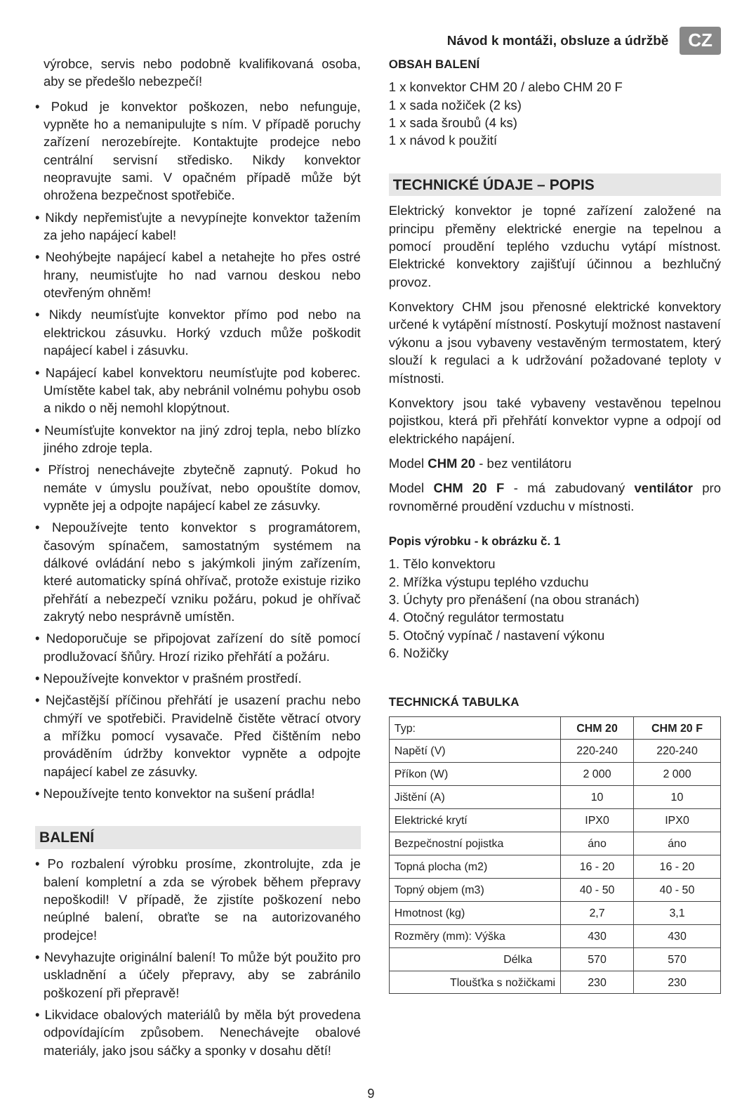Návod k montáži, obsluze a údržbě CZ
výrobce, servis nebo podobně kvalifikovaná osoba, aby se předešlo nebezpečí!
• Pokud je konvektor poškozen, nebo nefunguje, vypněte ho a nemanipulujte s ním. V případě poruchy zařízení nerozebírejte. Kontaktujte prodejce nebo centrální servisní středisko. Nikdy konvektor neopravujte sami. V opačném případě může být ohrožena bezpečnost spotřebiče.
• Nikdy nepřemisťujte a nevypínejte konvektor tažením za jeho napájecí kabel!
• Neohýbejte napájecí kabel a netahejte ho přes ostré hrany, neumisťujte ho nad varnou deskou nebo otevřeným ohněm!
• Nikdy neumísťujte konvektor přímo pod nebo na elektrickou zásuvku. Horký vzduch může poškodit napájecí kabel i zásuvku.
• Napájecí kabel konvektoru neumísťujte pod koberec. Umístěte kabel tak, aby nebránil volnému pohybu osob a nikdo o něj nemohl klopýtnout.
• Neumísťujte konvektor na jiný zdroj tepla, nebo blízko jiného zdroje tepla.
• Přístroj nenechávejte zbytečně zapnutý. Pokud ho nemáte v úmyslu používat, nebo opouštíte domov, vypněte jej a odpojte napájecí kabel ze zásuvky.
• Nepoužívejte tento konvektor s programátorem, časovým spínačem, samostatným systémem na dálkové ovládání nebo s jakýmkoli jiným zařízením, které automaticky spíná ohřívač, protože existuje riziko přehřátí a nebezpečí vzniku požáru, pokud je ohřívač zakrytý nebo nesprávně umístěn.
• Nedoporučuje se připojovat zařízení do sítě pomocí prodlužovací šňůry. Hrozí riziko přehřátí a požáru.
• Nepoužívejte konvektor v prašném prostředí.
• Nejčastější příčinou přehřátí je usazení prachu nebo chmýří ve spotřebiči. Pravidelně čistěte větrací otvory a mřížku pomocí vysavače. Před čištěním nebo prováděním údržby konvektor vypněte a odpojte napájecí kabel ze zásuvky.
• Nepoužívejte tento konvektor na sušení prádla!
BALENÍ
• Po rozbalení výrobku prosíme, zkontrolujte, zda je balení kompletní a zda se výrobek během přepravy nepoškodil! V případě, že zjistíte poškození nebo neúplné balení, obraťte se na autorizovaného prodejce!
• Nevyhazujte originální balení! To může být použito pro uskladnění a účely přepravy, aby se zabránilo poškození při přepravě!
• Likvidace obalových materiálů by měla být provedena odpovídajícím způsobem. Nenechávejte obalové materiály, jako jsou sáčky a sponky v dosahu dětí!
OBSAH BALENÍ
1 x konvektor CHM 20 / alebo CHM 20 F
1 x sada nožiček (2 ks)
1 x sada šroubů (4 ks)
1 x návod k použití
TECHNICKÉ ÚDAJE – POPIS
Elektrický konvektor je topné zařízení založené na principu přeměny elektrické energie na tepelnou a pomocí proudění teplého vzduchu vytápí místnost. Elektrické konvektory zajišťují účinnou a bezhlučný provoz.
Konvektory CHM jsou přenosné elektrické konvektory určené k vytápění místností. Poskytují možnost nastavení výkonu a jsou vybaveny vestavěným termostatem, který slouží k regulaci a k udržování požadované teploty v místnosti.
Konvektory jsou také vybaveny vestavěnou tepelnou pojistkou, která při přehřátí konvektor vypne a odpojí od elektrického napájení.
Model CHM 20 - bez ventilátoru
Model CHM 20 F - má zabudovaný ventilátor pro rovnoměrné proudění vzduchu v místnosti.
Popis výrobku - k obrázku č. 1
1. Tělo konvektoru
2. Mřížka výstupu teplého vzduchu
3. Úchyty pro přenášení (na obou stranách)
4. Otočný regulátor termostatu
5. Otočný vypínač / nastavení výkonu
6. Nožičky
TECHNICKÁ TABULKA
| Typ: | CHM 20 | CHM 20 F |
| --- | --- | --- |
| Napětí (V) | 220-240 | 220-240 |
| Příkon (W) | 2 000 | 2 000 |
| Jištění (A) | 10 | 10 |
| Elektrické krytí | IPX0 | IPX0 |
| Bezpečnostní pojistka | áno | áno |
| Topná plocha (m2) | 16 - 20 | 16 - 20 |
| Topný objem (m3) | 40 - 50 | 40 - 50 |
| Hmotnost (kg) | 2,7 | 3,1 |
| Rozměry (mm): Výška | 430 | 430 |
| Délka | 570 | 570 |
| Tloušťka s nožičkami | 230 | 230 |
9